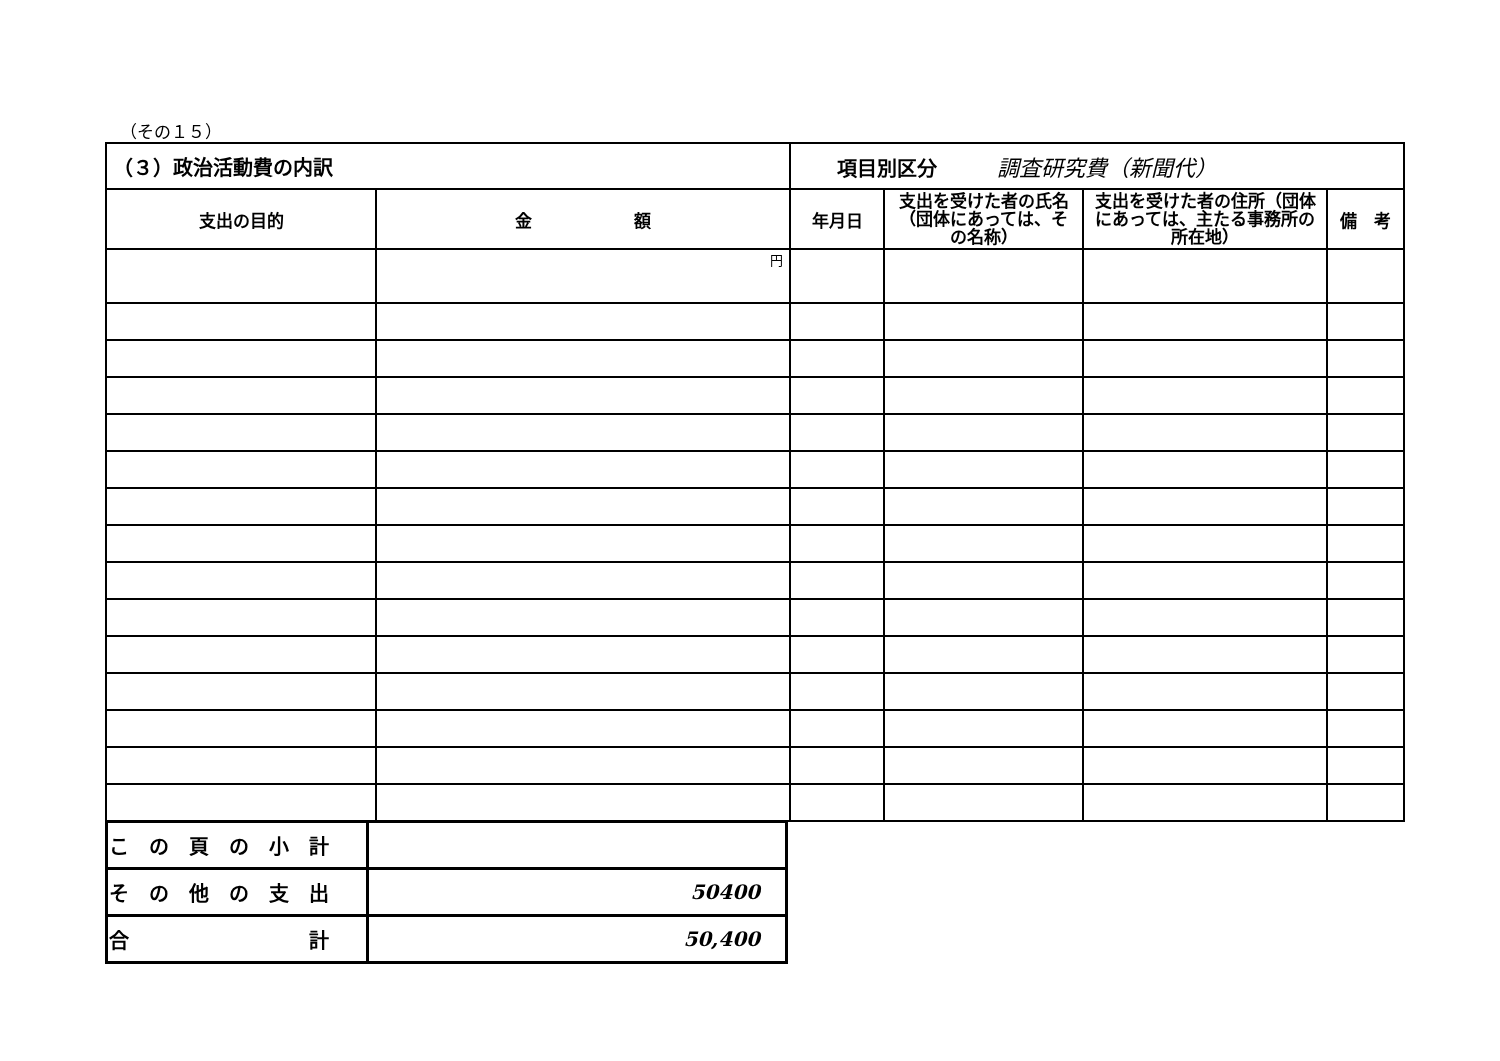（その１５）
| （３）政治活動費の内訳 | | 項目別区分 調査研究費（新聞代） | | | |
| 支出の目的 | 金 額 | 年月日 | 支出を受けた者の氏名（団体にあっては、その名称） | 支出を受けた者の住所（団体にあっては、主たる事務所の所在地） | 備 考 |
| | 円 | | | | |
| こ の 頁 の 小 計 | |
| そ の 他 の 支 出 | 50400 |
| 合 計 | 50,400 |